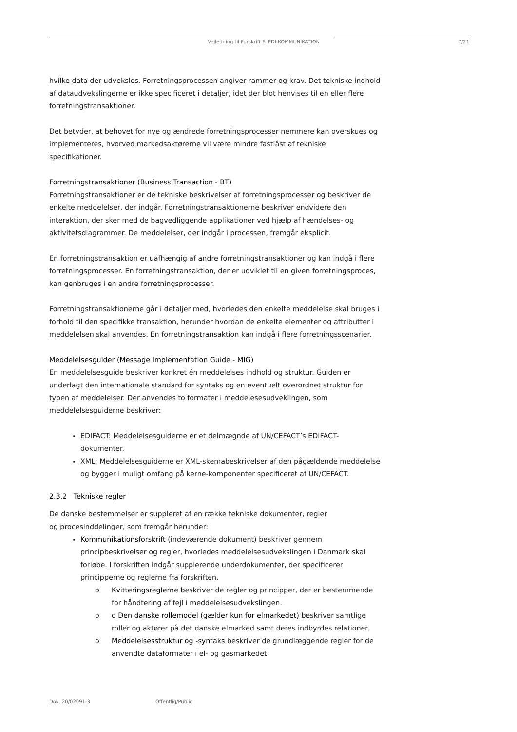Vejledning til Forskrift F: EDI-KOMMUNIKATION 7/21
hvilke data der udveksles. Forretningsprocessen angiver rammer og krav. Det tekniske indhold af dataudvekslingerne er ikke specificeret i detaljer, idet der blot henvises til en eller flere forretningstransaktioner.
Det betyder, at behovet for nye og ændrede forretningsprocesser nemmere kan overskues og implementeres, hvorved markedsaktørerne vil være mindre fastlåst af tekniske specifikationer.
Forretningstransaktioner (Business Transaction - BT)
Forretningstransaktioner er de tekniske beskrivelser af forretningsprocesser og beskriver de enkelte meddelelser, der indgår. Forretningstransaktionerne beskriver endvidere den interaktion, der sker med de bagvedliggende applikationer ved hjælp af hændelses- og aktivitetsdiagrammer. De meddelelser, der indgår i processen, fremgår eksplicit.
En forretningstransaktion er uafhængig af andre forretningstransaktioner og kan indgå i flere forretningsprocesser. En forretningstransaktion, der er udviklet til en given forretningsproces, kan genbruges i en andre forretningsprocesser.
Forretningstransaktionerne går i detaljer med, hvorledes den enkelte meddelelse skal bruges i forhold til den specifikke transaktion, herunder hvordan de enkelte elementer og attributter i meddelelsen skal anvendes. En forretningstransaktion kan indgå i flere forretningsscenarier.
Meddelelsesguider (Message Implementation Guide - MIG)
En meddelelsesguide beskriver konkret én meddelelses indhold og struktur. Guiden er underlagt den internationale standard for syntaks og en eventuelt overordnet struktur for typen af meddelelser. Der anvendes to formater i meddelesesudveklingen, som meddelelsesguiderne beskriver:
EDIFACT: Meddelelsesguiderne er et delmægnde af UN/CEFACT’s EDIFACT-dokumenter.
XML: Meddelelsesguiderne er XML-skemabeskrivelser af den pågældende meddelelse og bygger i muligt omfang på kerne-komponenter specificeret af UN/CEFACT.
2.3.2 Tekniske regler
De danske bestemmelser er suppleret af en række tekniske dokumenter, regler
og procesinddelinger, som fremgår herunder:
Kommunikationsforskrift (indeværende dokument) beskriver gennem principbeskrivelser og regler, hvorledes meddelelsesudvekslingen i Danmark skal forløbe. I forskriften indgår supplerende underdokumenter, der specificerer principperne og reglerne fra forskriften.
o Kvitteringsreglerne beskriver de regler og principper, der er bestemmende for håndtering af fejl i meddelelsesudvekslingen.
o o Den danske rollemodel (gælder kun for elmarkedet) beskriver samtlige roller og aktører på det danske elmarked samt deres indbyrdes relationer.
o Meddelelsesstruktur og -syntaks beskriver de grundlæggende regler for de anvendte dataformater i el- og gasmarkedet.
Dok. 20/02091-3 Offentlig/Public